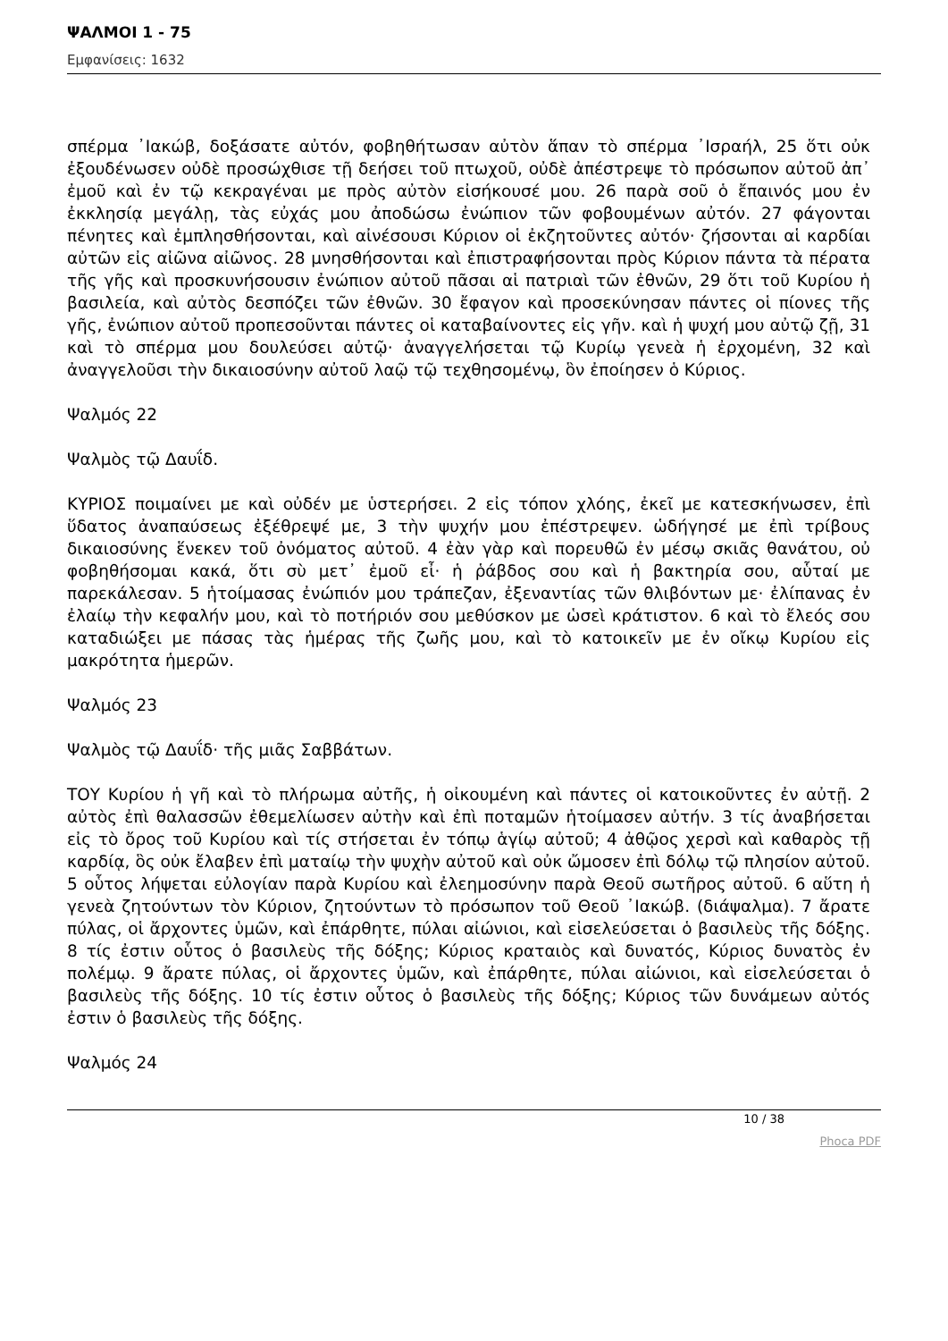ΨΑΛΜΟΙ 1 - 75
Εμφανίσεις: 1632
σπέρμα ᾿Ιακώβ, δοξάσατε αὐτόν, φοβηθήτωσαν αὐτὸν ἅπαν τὸ σπέρμα ᾿Ισραήλ, 25 ὅτι οὐκ ἐξουδένωσεν οὐδὲ προσώχθισε τῇ δεήσει τοῦ πτωχοῦ, οὐδὲ ἀπέστρεψε τὸ πρόσωπον αὐτοῦ ἀπ᾿ ἐμοῦ καὶ ἐν τῷ κεκραγέναι με πρὸς αὐτὸν εἰσήκουσέ μου. 26 παρὰ σοῦ ὁ ἔπαινός μου ἐν ἐκκλησίᾳ μεγάλῃ, τὰς εὐχάς μου ἀποδώσω ἐνώπιον τῶν φοβουμένων αὐτόν. 27 φάγονται πένητες καὶ ἐμπλησθήσονται, καὶ αἰνέσουσι Κύριον οἱ ἐκζητοῦντες αὐτόν· ζήσονται αἱ καρδίαι αὐτῶν εἰς αἰῶνα αἰῶνος. 28 μνησθήσονται καὶ ἐπιστραφήσονται πρὸς Κύριον πάντα τὰ πέρατα τῆς γῆς καὶ προσκυνήσουσιν ἐνώπιον αὐτοῦ πᾶσαι αἱ πατριαὶ τῶν ἐθνῶν, 29 ὅτι τοῦ Κυρίου ἡ βασιλεία, καὶ αὐτὸς δεσπόζει τῶν ἐθνῶν. 30 ἔφαγον καὶ προσεκύνησαν πάντες οἱ πίονες τῆς γῆς, ἐνώπιον αὐτοῦ προπεσοῦνται πάντες οἱ καταβαίνοντες εἰς γῆν. καὶ ἡ ψυχή μου αὐτῷ ζῇ, 31 καὶ τὸ σπέρμα μου δουλεύσει αὐτῷ· ἀναγγελήσεται τῷ Κυρίῳ γενεὰ ἡ ἐρχομένη, 32 καὶ ἀναγγελοῦσι τὴν δικαιοσύνην αὐτοῦ λαῷ τῷ τεχθησομένῳ, ὃν ἐποίησεν ὁ Κύριος.
Ψαλμός 22
Ψαλμὸς τῷ Δαυΐδ.
ΚΥΡΙΟΣ ποιμαίνει με καὶ οὐδέν με ὑστερήσει. 2 εἰς τόπον χλόης, ἐκεῖ με κατεσκήνωσεν, ἐπὶ ὕδατος ἀναπαύσεως ἐξέθρεψέ με, 3 τὴν ψυχήν μου ἐπέστρεψεν. ὡδήγησέ με ἐπὶ τρίβους δικαιοσύνης ἕνεκεν τοῦ ὀνόματος αὐτοῦ. 4 ἐὰν γὰρ καὶ πορευθῶ ἐν μέσῳ σκιᾶς θανάτου, οὐ φοβηθήσομαι κακά, ὅτι σὺ μετ᾿ ἐμοῦ εἶ· ἡ ῥάβδος σου καὶ ἡ βακτηρία σου, αὗταί με παρεκάλεσαν. 5 ἡτοίμασας ἐνώπιόν μου τράπεζαν, ἐξεναντίας τῶν θλιβόντων με· ἐλίπανας ἐν ἐλαίῳ τὴν κεφαλήν μου, καὶ τὸ ποτήριόν σου μεθύσκον με ὡσεὶ κράτιστον. 6 καὶ τὸ ἔλεός σου καταδιώξει με πάσας τὰς ἡμέρας τῆς ζωῆς μου, καὶ τὸ κατοικεῖν με ἐν οἴκῳ Κυρίου εἰς μακρότητα ἡμερῶν.
Ψαλμός 23
Ψαλμὸς τῷ Δαυΐδ· τῆς μιᾶς Σαββάτων.
ΤΟΥ Κυρίου ἡ γῆ καὶ τὸ πλήρωμα αὐτῆς, ἡ οἰκουμένη καὶ πάντες οἱ κατοικοῦντες ἐν αὐτῇ. 2 αὐτὸς ἐπὶ θαλασσῶν ἐθεμελίωσεν αὐτὴν καὶ ἐπὶ ποταμῶν ἡτοίμασεν αὐτήν. 3 τίς ἀναβήσεται εἰς τὸ ὄρος τοῦ Κυρίου καὶ τίς στήσεται ἐν τόπῳ ἁγίῳ αὐτοῦ; 4 ἀθῷος χερσὶ καὶ καθαρὸς τῇ καρδίᾳ, ὃς οὐκ ἔλαβεν ἐπὶ ματαίῳ τὴν ψυχὴν αὐτοῦ καὶ οὐκ ὤμοσεν ἐπὶ δόλῳ τῷ πλησίον αὐτοῦ. 5 οὗτος λήψεται εὐλογίαν παρὰ Κυρίου καὶ ἐλεημοσύνην παρὰ Θεοῦ σωτῆρος αὐτοῦ. 6 αὕτη ἡ γενεὰ ζητούντων τὸν Κύριον, ζητούντων τὸ πρόσωπον τοῦ Θεοῦ ᾿Ιακώβ. (διάψαλμα). 7 ἄρατε πύλας, οἱ ἄρχοντες ὑμῶν, καὶ ἐπάρθητε, πύλαι αἰώνιοι, καὶ εἰσελεύσεται ὁ βασιλεὺς τῆς δόξης. 8 τίς ἐστιν οὗτος ὁ βασιλεὺς τῆς δόξης; Κύριος κραταιὸς καὶ δυνατός, Κύριος δυνατὸς ἐν πολέμῳ. 9 ἄρατε πύλας, οἱ ἄρχοντες ὑμῶν, καὶ ἐπάρθητε, πύλαι αἰώνιοι, καὶ εἰσελεύσεται ὁ βασιλεὺς τῆς δόξης. 10 τίς ἐστιν οὗτος ὁ βασιλεὺς τῆς δόξης; Κύριος τῶν δυνάμεων αὐτός ἐστιν ὁ βασιλεὺς τῆς δόξης.
Ψαλμός 24
10 / 38
Phoca PDF